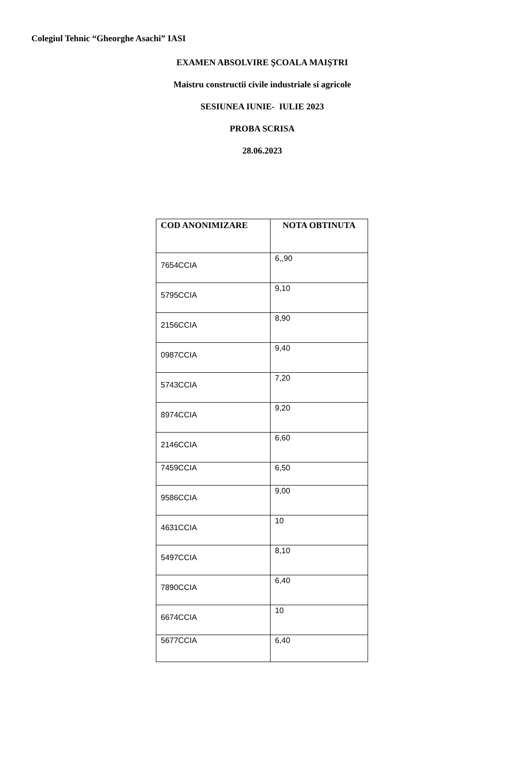Colegiul Tehnic “Gheorghe Asachi” IASI
EXAMEN ABSOLVIRE ŞCOALA MAIȘTRI
Maistru constructii civile industriale si agricole
SESIUNEA IUNIE- IULIE 2023
PROBA SCRISA
28.06.2023
| COD ANONIMIZARE | NOTA OBTINUTA |
| --- | --- |
| 7654CCIA | 6,,90 |
| 5795CCIA | 9,10 |
| 2156CCIA | 8,90 |
| 0987CCIA | 9,40 |
| 5743CCIA | 7,20 |
| 8974CCIA | 9,20 |
| 2146CCIA | 6,60 |
| 7459CCIA | 6,50 |
| 9586CCIA | 9,00 |
| 4631CCIA | 10 |
| 5497CCIA | 8,10 |
| 7890CCIA | 6,40 |
| 6674CCIA | 10 |
| 5677CCIA | 6,40 |